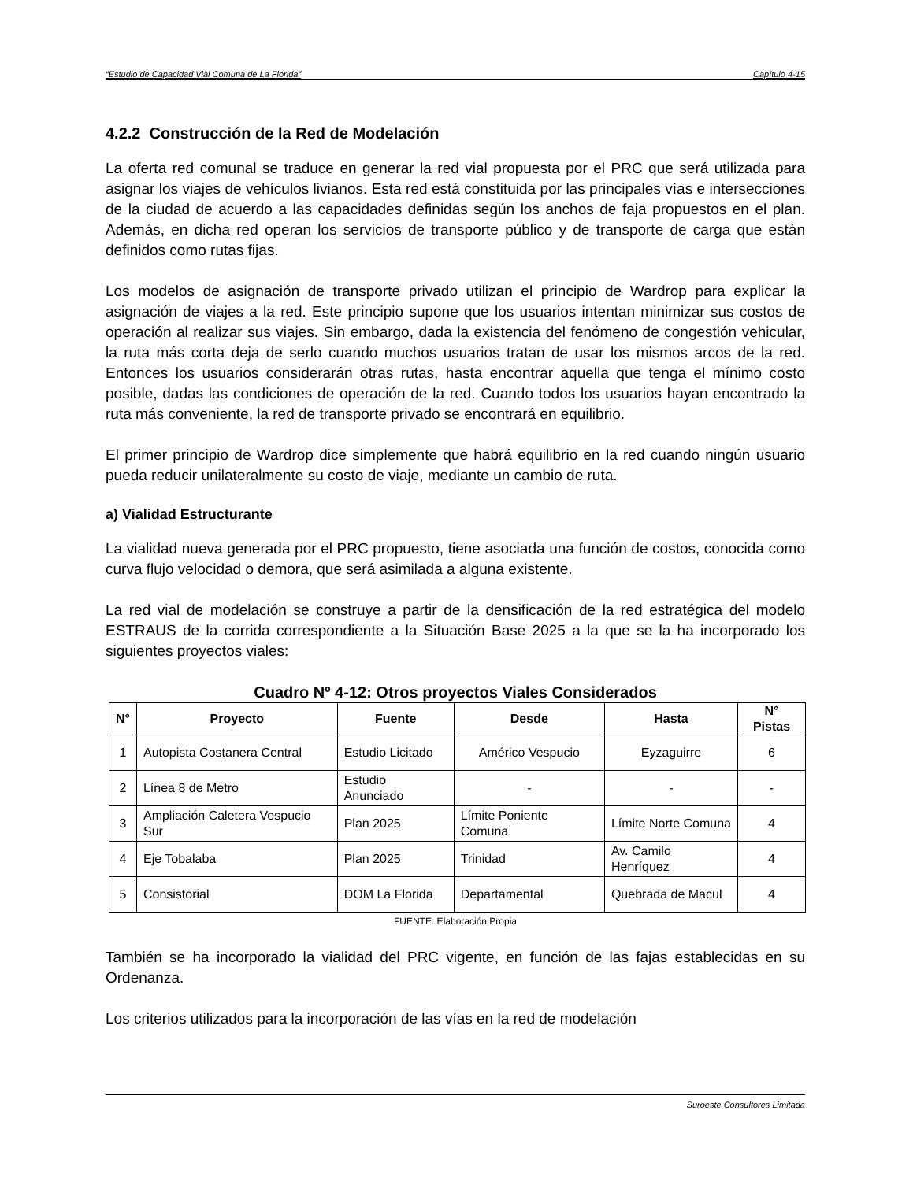“Estudio de Capacidad Vial Comuna de La Florida” Capítulo 4-15
4.2.2 Construcción de la Red de Modelación
La oferta red comunal se traduce en generar la red vial propuesta por el PRC que será utilizada para asignar los viajes de vehículos livianos. Esta red está constituida por las principales vías e intersecciones de la ciudad de acuerdo a las capacidades definidas según los anchos de faja propuestos en el plan. Además, en dicha red operan los servicios de transporte público y de transporte de carga que están definidos como rutas fijas.
Los modelos de asignación de transporte privado utilizan el principio de Wardrop para explicar la asignación de viajes a la red. Este principio supone que los usuarios intentan minimizar sus costos de operación al realizar sus viajes. Sin embargo, dada la existencia del fenómeno de congestión vehicular, la ruta más corta deja de serlo cuando muchos usuarios tratan de usar los mismos arcos de la red. Entonces los usuarios considerarán otras rutas, hasta encontrar aquella que tenga el mínimo costo posible, dadas las condiciones de operación de la red. Cuando todos los usuarios hayan encontrado la ruta más conveniente, la red de transporte privado se encontrará en equilibrio.
El primer principio de Wardrop dice simplemente que habrá equilibrio en la red cuando ningún usuario pueda reducir unilateralmente su costo de viaje, mediante un cambio de ruta.
a) Vialidad Estructurante
La vialidad nueva generada por el PRC propuesto, tiene asociada una función de costos, conocida como curva flujo velocidad o demora, que será asimilada a alguna existente.
La red vial de modelación se construye a partir de la densificación de la red estratégica del modelo ESTRAUS de la corrida correspondiente a la Situación Base 2025 a la que se la ha incorporado los siguientes proyectos viales:
Cuadro Nº 4-12: Otros proyectos Viales Considerados
| N° | Proyecto | Fuente | Desde | Hasta | N° Pistas |
| --- | --- | --- | --- | --- | --- |
| 1 | Autopista Costanera Central | Estudio Licitado | Américo Vespucio | Eyzaguirre | 6 |
| 2 | Línea 8 de Metro | Estudio Anunciado | - | - | - |
| 3 | Ampliación Caletera Vespucio Sur | Plan 2025 | Límite Poniente Comuna | Límite Norte Comuna | 4 |
| 4 | Eje Tobalaba | Plan 2025 | Trinidad | Av. Camilo Henríquez | 4 |
| 5 | Consistorial | DOM La Florida | Departamental | Quebrada de Macul | 4 |
FUENTE: Elaboración Propia
También se ha incorporado la vialidad del PRC vigente, en función de las fajas establecidas en su Ordenanza.
Los criterios utilizados para la incorporación de las vías en la red de modelación
Suroeste Consultores Limitada